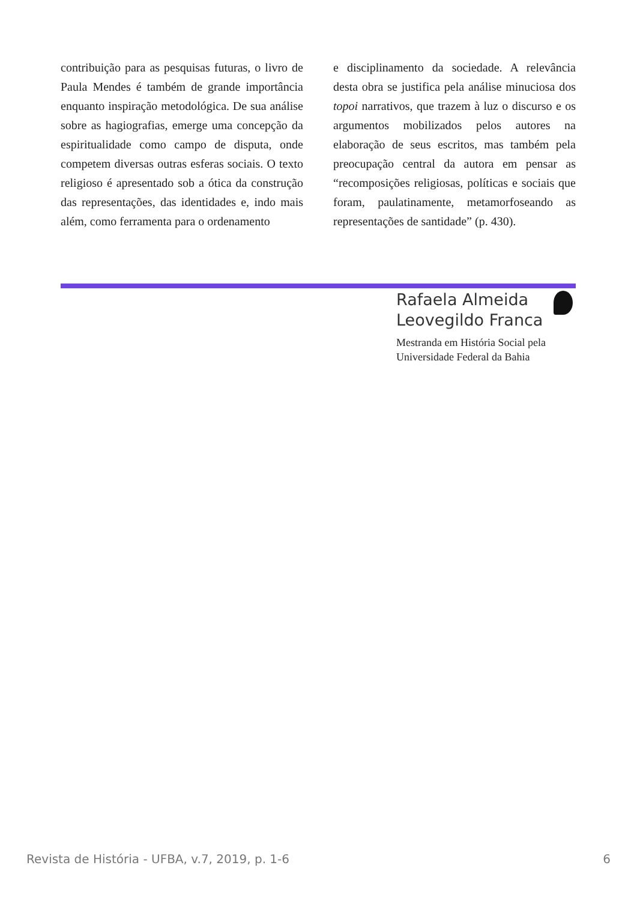contribuição para as pesquisas futuras, o livro de Paula Mendes é também de grande importância enquanto inspiração metodológica. De sua análise sobre as hagiografias, emerge uma concepção da espiritualidade como campo de disputa, onde competem diversas outras esferas sociais. O texto religioso é apresentado sob a ótica da construção das representações, das identidades e, indo mais além, como ferramenta para o ordenamento
e disciplinamento da sociedade. A relevância desta obra se justifica pela análise minuciosa dos topoi narrativos, que trazem à luz o discurso e os argumentos mobilizados pelos autores na elaboração de seus escritos, mas também pela preocupação central da autora em pensar as “recomposições religiosas, políticas e sociais que foram, paulatinamente, metamorfoseando as representações de santidade” (p. 430).
Rafaela Almeida
Leovegildo Franca
Mestranda em História Social pela Universidade Federal da Bahia
Revista de História - UFBA, v.7, 2019, p. 1-6 6